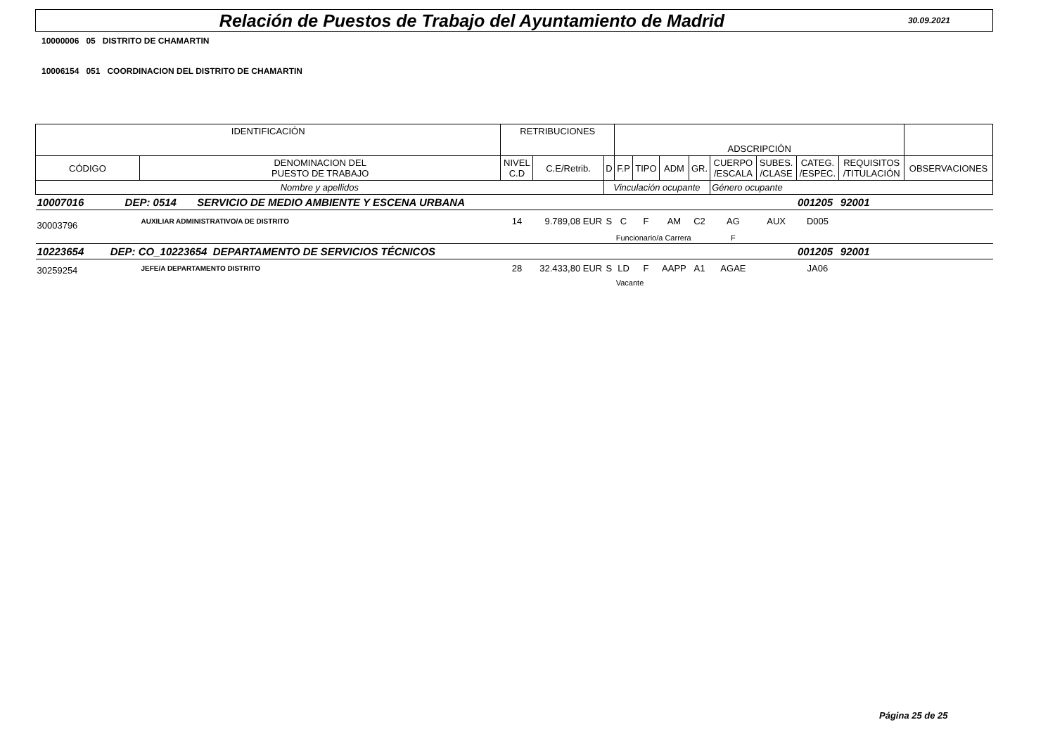Relación de Puestos de Trabajo del Ayuntamiento de Madrid
30.09.2021
10000006 05 DISTRITO DE CHAMARTIN
10006154 051 COORDINACION DEL DISTRITO DE CHAMARTIN
| IDENTIFICACIÓN | | RETRIBUCIONES | | | ADSCRIPCIÓN | | | | | | | | | |
| --- | --- | --- | --- | --- | --- | --- | --- | --- | --- | --- | --- | --- | --- | --- |
| CÓDIGO | DENOMINACION DEL PUESTO DE TRABAJO | NIVEL C.D | C.E/Retrib. | D | F.P | TIPO | ADM | GR. | CUERPO /ESCALA | SUBES. /CLASE | CATEG. /ESPEC. | REQUISITOS /TITULACIÓN | OBSERVACIONES | |
| Nombre y apellidos | | | | Vinculación ocupante | | | | | Género ocupante | | | | | |
| 10007016 DEP: 0514 SERVICIO DE MEDIO AMBIENTE Y ESCENA URBANA | | | | | | | | | | | 001205 | 92001 | | |
| 30003796 | AUXILIAR ADMINISTRATIVO/A DE DISTRITO | 14 | 9.789,08 EUR | S | C | F | AM | C2 | AG | AUX | D005 | | | |
| | | | | | Funcionario/a Carrera | | | | F | | | | | |
| 10223654 DEP: CO_10223654 DEPARTAMENTO DE SERVICIOS TÉCNICOS | | | | | | | | | | | 001205 | 92001 | | |
| 30259254 | JEFE/A DEPARTAMENTO DISTRITO | 28 | 32.433,80 EUR | S | LD | F | AAPP | A1 | AGAE | | JA06 | | | |
| | | | | | Vacante | | | | | | | | | |
Página 25 de 25